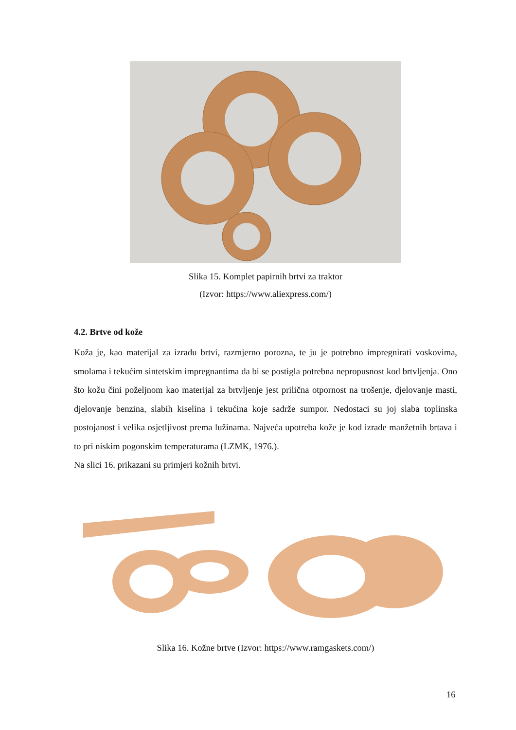Slika 15. Komplet papirnih brtvi za traktor
(Izvor: https://www.aliexpress.com/)
4.2. Brtve od kože
Koža je, kao materijal za izradu brtvi, razmjerno porozna, te ju je potrebno impregnirati voskovima, smolama i tekućim sintetskim impregnantima da bi se postigla potrebna nepropusnost kod brtvljenja. Ono što kožu čini poželjnom kao materijal za brtvljenje jest prilična otpornost na trošenje, djelovanje masti, djelovanje benzina, slabih kiselina i tekućina koje sadrže sumpor. Nedostaci su joj slaba toplinska postojanost i velika osjetljivost prema lužinama. Najveća upotreba kože je kod izrade manžetnih brtava i to pri niskim pogonskim temperaturama (LZMK, 1976.).
Na slici 16. prikazani su primjeri kožnih brtvi.
Slika 16. Kožne brtve (Izvor: https://www.ramgaskets.com/)
16